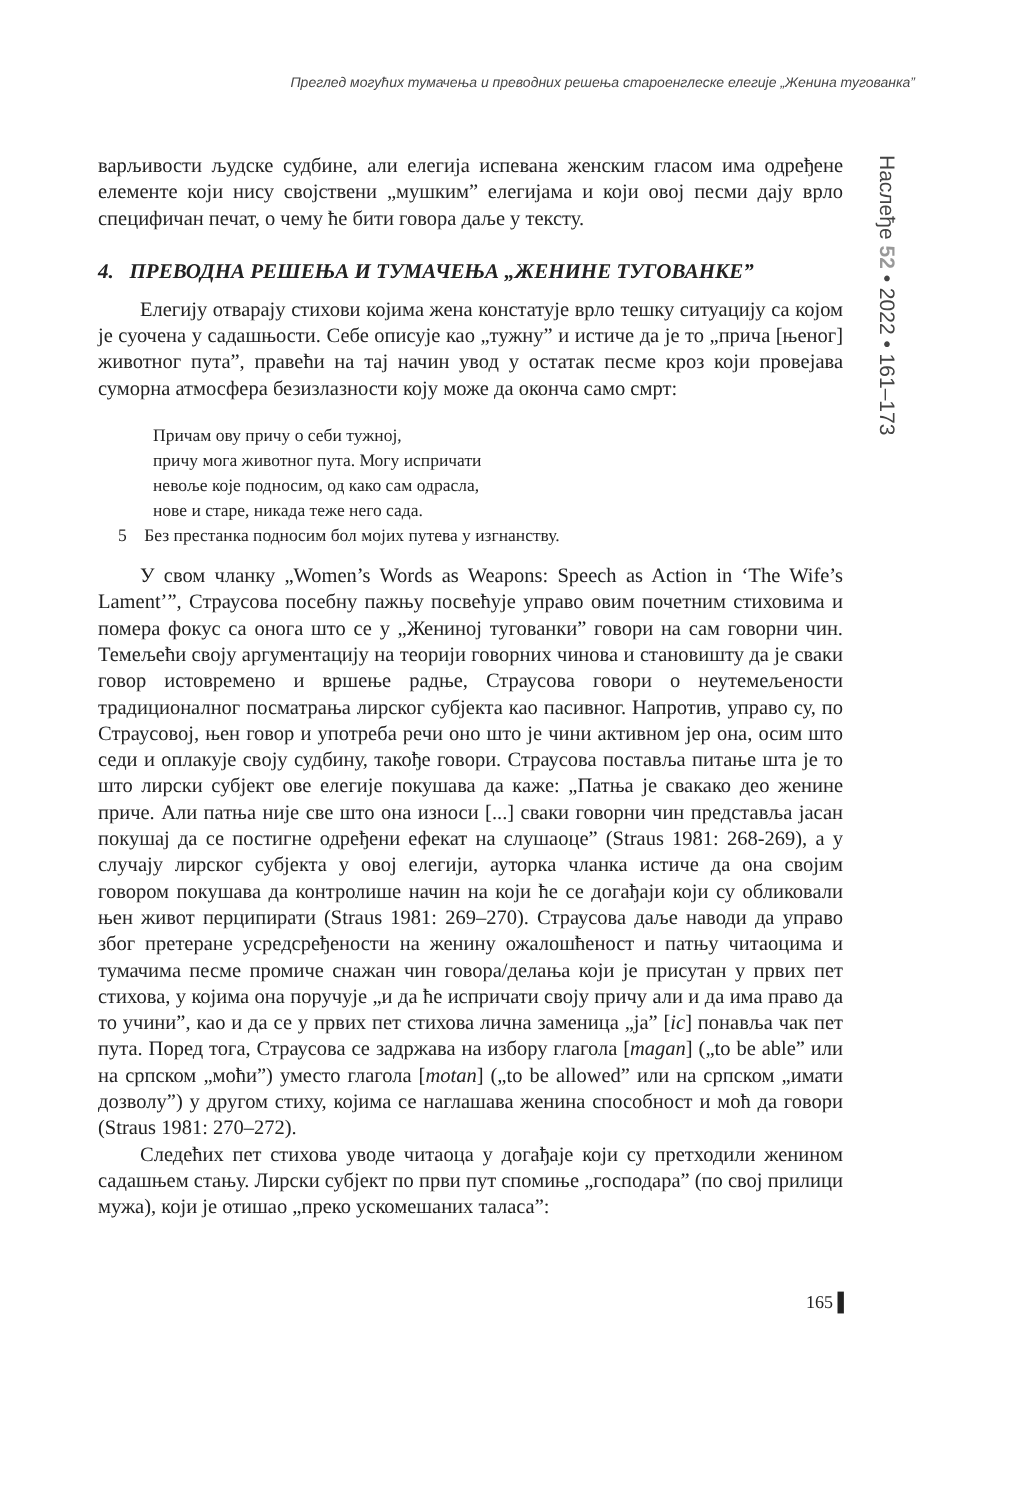Преглед могућих тумачења и преводних решења староенглеске елегије „Женина тугованка”
Наслеђе 52 • 2022 • 161–173
варљивости људске судбине, али елегија испевана женским гласом има одређене елементе који нису својствени „мушким” елегијама и који овој песми дају врло специфичан печат, о чему ће бити говора даље у тексту.
4. ПРЕВОДНА РЕШЕЊА И ТУМАЧЕЊА „ЖЕНИНЕ ТУГОВАНКЕ”
Елегију отварају стихови којима жена констатује врло тешку ситуацију са којом је суочена у садашњости. Себе описује као „тужну” и истиче да је то „прича [њеног] животног пута”, правећи на тај начин увод у остатак песме кроз који провејава суморна атмосфера безизлазности коју може да оконча само смрт:
Причам ову причу о себи тужној,
причу мога животног пута. Могу испричати
невоље које подносим, од како сам одрасла,
нове и старе, никада теже него сада.
5 Без престанка подносим бол мојих путева у изгнанству.
У свом чланку „Women’s Words as Weapons: Speech as Action in ‘The Wife’s Lament’”, Страусова посебну пажњу посвећује управо овим почетним стиховима и помера фокус са онога што се у „Жениној тугованки” говори на сам говорни чин. Темељећи своју аргументацију на теорији говорних чинова и становишту да је сваки говор истовремено и вршење радње, Страусова говори о неутемељености традиционалног посматрања лирског субјекта као пасивног. Напротив, управо су, по Страусовој, њен говор и употреба речи оно што је чини активном јер она, осим што седи и оплакује своју судбину, такође говори. Страусова поставља питање шта је то што лирски субјект ове елегије покушава да каже: „Патња је свакако део женине приче. Али патња није све што она износи [...] сваки говорни чин представља јасан покушај да се постигне одређени ефекат на слушаоце” (Straus 1981: 268-269), а у случају лирског субјекта у овој елегији, ауторка чланка истиче да она својим говором покушава да контролише начин на који ће се догађаји који су обликовали њен живот перципирати (Straus 1981: 269–270). Страусова даље наводи да управо због претеране усредсређености на женину ожалошћеност и патњу читаоцима и тумачима песме промиче снажан чин говора/делања који је присутан у првих пет стихова, у којима она поручује „и да ће испричати своју причу али и да има право да то учини”, као и да се у првих пет стихова лична заменица „ја” [ic] понавља чак пет пута. Поред тога, Страусова се задржава на избору глагола [magan] („to be able” или на српском „моћи”) уместо глагола [motan] („to be allowed” или на српском „имати дозволу”) у другом стиху, којима се наглашава женина способност и моћ да говори (Straus 1981: 270–272).
Следећих пет стихова уводе читаоца у догађаје који су претходили женином садашњем стању. Лирски субјект по први пут спомиње „господара” (по свој прилици мужа), који је отишао „преко ускомешаних таласа”:
165 ▌